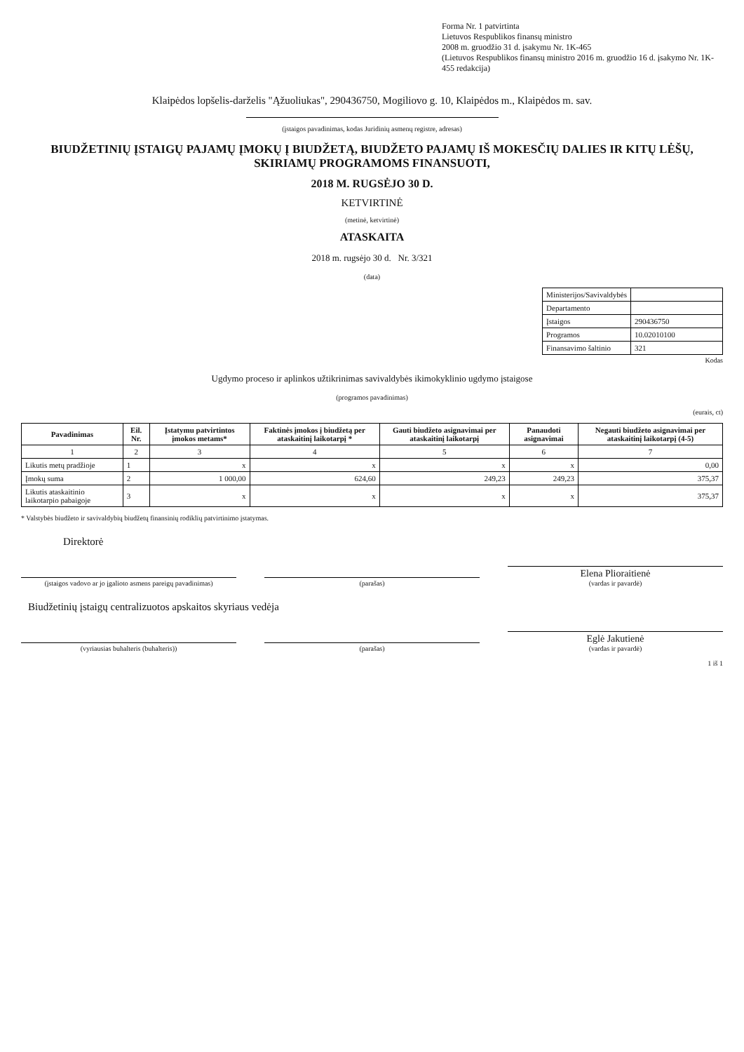Forma Nr. 1 patvirtinta
Lietuvos Respublikos finansų ministro
2008 m. gruodžio 31 d. įsakymu Nr. 1K-465
(Lietuvos Respublikos finansų ministro 2016 m. gruodžio 16 d. įsakymo Nr. 1K-455 redakcija)
Klaipėdos lopšelis-darželis "Ąžuoliukas", 290436750, Mogiliovo g. 10, Klaipėdos m., Klaipėdos m. sav.
(įstaigos pavadinimas, kodas Juridinių asmenų registre, adresas)
BIUDŽETINIŲ ĮSTAIGŲ PAJAMŲ ĮMOKŲ Į BIUDŽETĄ, BIUDŽETO PAJAMŲ IŠ MOKESČIŲ DALIES IR KITŲ LĖŠŲ, SKIRIAMŲ PROGRAMOMS FINANSUOTI,
2018 M. RUGSĖJO 30 D.
KETVIRTINĖ
(metinė, ketvirtinė)
ATASKAITA
2018 m. rugsėjo 30 d. Nr. 3/321
(data)
| Ministerijos/Savivaldybės | |
| Departamento | |
| Įstaigos | 290436750 |
| Programos | 10.02010100 |
| Finansavimo šaltinio | 321 |
Kodas
Ugdymo proceso ir aplinkos užtikrinimas savivaldybės ikimokyklinio ugdymo įstaigose
(programos pavadinimas)
(eurais, ct)
| Pavadinimas | Eil. Nr. | Įstatymu patvirtintos įmokos metams* | Faktinės įmokos į biudžetą per ataskaitinį laikotarpį * | Gauti biudžeto asignavimai per ataskaitinį laikotarpį | Panaudoti asignavimai | Negauti biudžeto asignavimai per ataskaitinį laikotarpį (4-5) |
| --- | --- | --- | --- | --- | --- | --- |
| 1 | 2 | 3 | 4 | 5 | 6 | 7 |
| Likutis metų pradžioje | 1 | x | x | x | x | 0,00 |
| Įmokų suma | 2 | 1 000,00 | 624,60 | 249,23 | 249,23 | 375,37 |
| Likutis ataskaitinio laikotarpio pabaigoje | 3 | x | x | x | x | 375,37 |
* Valstybės biudžeto ir savivaldybių biudžetų finansinių rodiklių patvirtinimo įstatymas.
Direktorė
(įstaigos vadovo ar jo įgalioto asmens pareigų pavadinimas)
(parašas)
Elena Plioraitienė
(vardas ir pavardė)
Biudžetinių įstaigų centralizuotos apskaitos skyriaus vedėja
(vyriausias buhalteris (buhalteris))
(parašas)
Eglė Jakutienė
(vardas ir pavardė)
1 iš 1